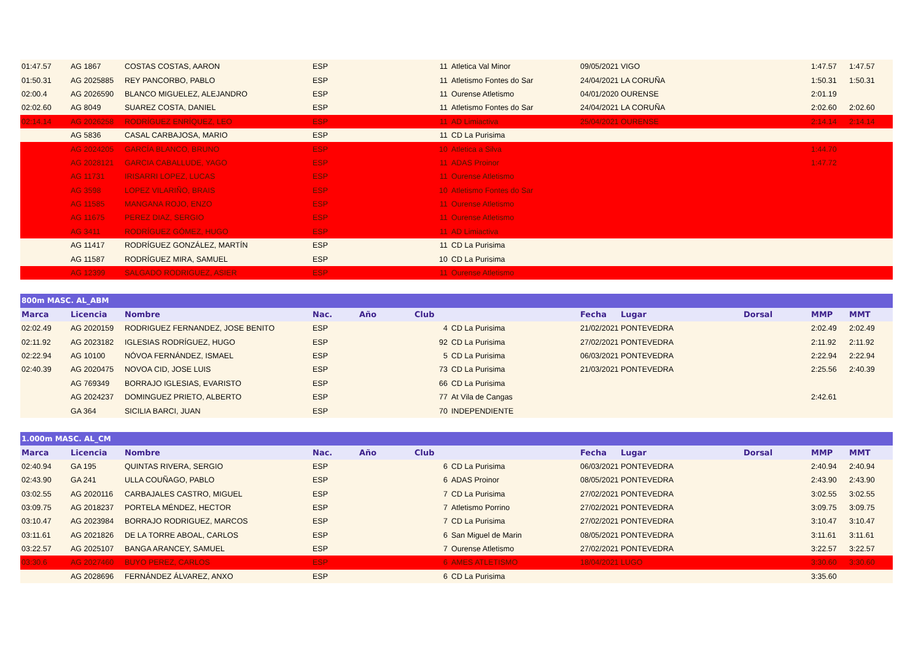| 01:47.57 | AG 1867 | COSTAS COSTAS, AARON | ESP | | 11 | Atletica Val Minor | 09/05/2021 | VIGO | | 1:47.57 | 1:47.57 |
| 01:50.31 | AG 2025885 | REY PANCORBO, PABLO | ESP | | 11 | Atletismo Fontes do Sar | 24/04/2021 | LA CORUÑA | | 1:50.31 | 1:50.31 |
| 02:00.4 | AG 2026590 | BLANCO MIGUELEZ, ALEJANDRO | ESP | | 11 | Ourense Atletismo | 04/01/2020 | OURENSE | | 2:01.19 | |
| 02:02.60 | AG 8049 | SUAREZ COSTA, DANIEL | ESP | | 11 | Atletismo Fontes do Sar | 24/04/2021 | LA CORUÑA | | 2:02.60 | 2:02.60 |
| 02:14.14 | AG 2026258 | RODRÍGUEZ ENRÍQUEZ, LEO | ESP | | 11 | AD Limiactiva | 25/04/2021 | OURENSE | | 2:14.14 | 2:14.14 |
| | AG 5836 | CASAL CARBAJOSA, MARIO | ESP | | 11 | CD La Purisima | | | | | |
| | AG 2024205 | GARCÍA BLANCO, BRUNO | ESP | | 10 | Atletica a Silva | | | | 1:44.70 | |
| | AG 2028121 | GARCIA CABALLUDE, YAGO | ESP | | 11 | ADAS Proinor | | | | 1:47.72 | |
| | AG 11731 | IRISARRI LOPEZ, LUCAS | ESP | | 11 | Ourense Atletismo | | | | | |
| | AG 3598 | LOPEZ VILARIÑO, BRAIS | ESP | | 10 | Atletismo Fontes do Sar | | | | | |
| | AG 11585 | MANGANA ROJO, ENZO | ESP | | 11 | Ourense Atletismo | | | | | |
| | AG 11675 | PEREZ DIAZ, SERGIO | ESP | | 11 | Ourense Atletismo | | | | | |
| | AG 3411 | RODRÍGUEZ GÓMEZ, HUGO | ESP | | 11 | AD Limiactiva | | | | | |
| | AG 11417 | RODRÍGUEZ GONZÁLEZ, MARTÍN | ESP | | 11 | CD La Purisima | | | | | |
| | AG 11587 | RODRÍGUEZ MIRA, SAMUEL | ESP | | 10 | CD La Purisima | | | | | |
| | AG 12399 | SALGADO RODRIGUEZ, ASIER | ESP | | 11 | Ourense Atletismo | | | | | |
| 800m MASC. AL_ABM | | | | | | | | | | | |
| --- | --- | --- | --- | --- | --- | --- | --- | --- | --- | --- | --- |
| Marca | Licencia | Nombre | Nac. | Año | Club | | Fecha | Lugar | Dorsal | MMP | MMT |
| 02:02.49 | AG 2020159 | RODRIGUEZ FERNANDEZ, JOSE BENITO | ESP | | 4 | CD La Purisima | 21/02/2021 | PONTEVEDRA | | 2:02.49 | 2:02.49 |
| 02:11.92 | AG 2023182 | IGLESIAS RODRÍGUEZ, HUGO | ESP | | 92 | CD La Purisima | 27/02/2021 | PONTEVEDRA | | 2:11.92 | 2:11.92 |
| 02:22.94 | AG 10100 | NÓVOA FERNÁNDEZ, ISMAEL | ESP | | 5 | CD La Purisima | 06/03/2021 | PONTEVEDRA | | 2:22.94 | 2:22.94 |
| 02:40.39 | AG 2020475 | NOVOA CID, JOSE LUIS | ESP | | 73 | CD La Purisima | 21/03/2021 | PONTEVEDRA | | 2:25.56 | 2:40.39 |
| | AG 769349 | BORRAJO IGLESIAS, EVARISTO | ESP | | 66 | CD La Purisima | | | | | |
| | AG 2024237 | DOMINGUEZ PRIETO, ALBERTO | ESP | | 77 | At Vila de Cangas | | | | 2:42.61 | |
| | GA 364 | SICILIA BARCI, JUAN | ESP | | 70 | INDEPENDIENTE | | | | | |
| 1.000m MASC. AL_CM | | | | | | | | | | | |
| --- | --- | --- | --- | --- | --- | --- | --- | --- | --- | --- | --- |
| Marca | Licencia | Nombre | Nac. | Año | Club | | Fecha | Lugar | Dorsal | MMP | MMT |
| 02:40.94 | GA 195 | QUINTAS RIVERA, SERGIO | ESP | | 6 | CD La Purisima | 06/03/2021 | PONTEVEDRA | | 2:40.94 | 2:40.94 |
| 02:43.90 | GA 241 | ULLA COUÑAGO, PABLO | ESP | | 6 | ADAS Proinor | 08/05/2021 | PONTEVEDRA | | 2:43.90 | 2:43.90 |
| 03:02.55 | AG 2020116 | CARBAJALES CASTRO, MIGUEL | ESP | | 7 | CD La Purisima | 27/02/2021 | PONTEVEDRA | | 3:02.55 | 3:02.55 |
| 03:09.75 | AG 2018237 | PORTELA MÉNDEZ, HECTOR | ESP | | 7 | Atletismo Porrino | 27/02/2021 | PONTEVEDRA | | 3:09.75 | 3:09.75 |
| 03:10.47 | AG 2023984 | BORRAJO RODRIGUEZ, MARCOS | ESP | | 7 | CD La Purisima | 27/02/2021 | PONTEVEDRA | | 3:10.47 | 3:10.47 |
| 03:11.61 | AG 2021826 | DE LA TORRE ABOAL, CARLOS | ESP | | 6 | San Miguel de Marin | 08/05/2021 | PONTEVEDRA | | 3:11.61 | 3:11.61 |
| 03:22.57 | AG 2025107 | BANGA ARANCEY, SAMUEL | ESP | | 7 | Ourense Atletismo | 27/02/2021 | PONTEVEDRA | | 3:22.57 | 3:22.57 |
| 03:30.6 | AG 2027460 | BUYO PEREZ, CARLOS | ESP | | 6 | AMES ATLETISMO | 18/04/2021 | LUGO | | 3:30.60 | 3:30.60 |
| | AG 2028696 | FERNÁNDEZ ÁLVAREZ, ANXO | ESP | | 6 | CD La Purisima | | | | 3:35.60 | |